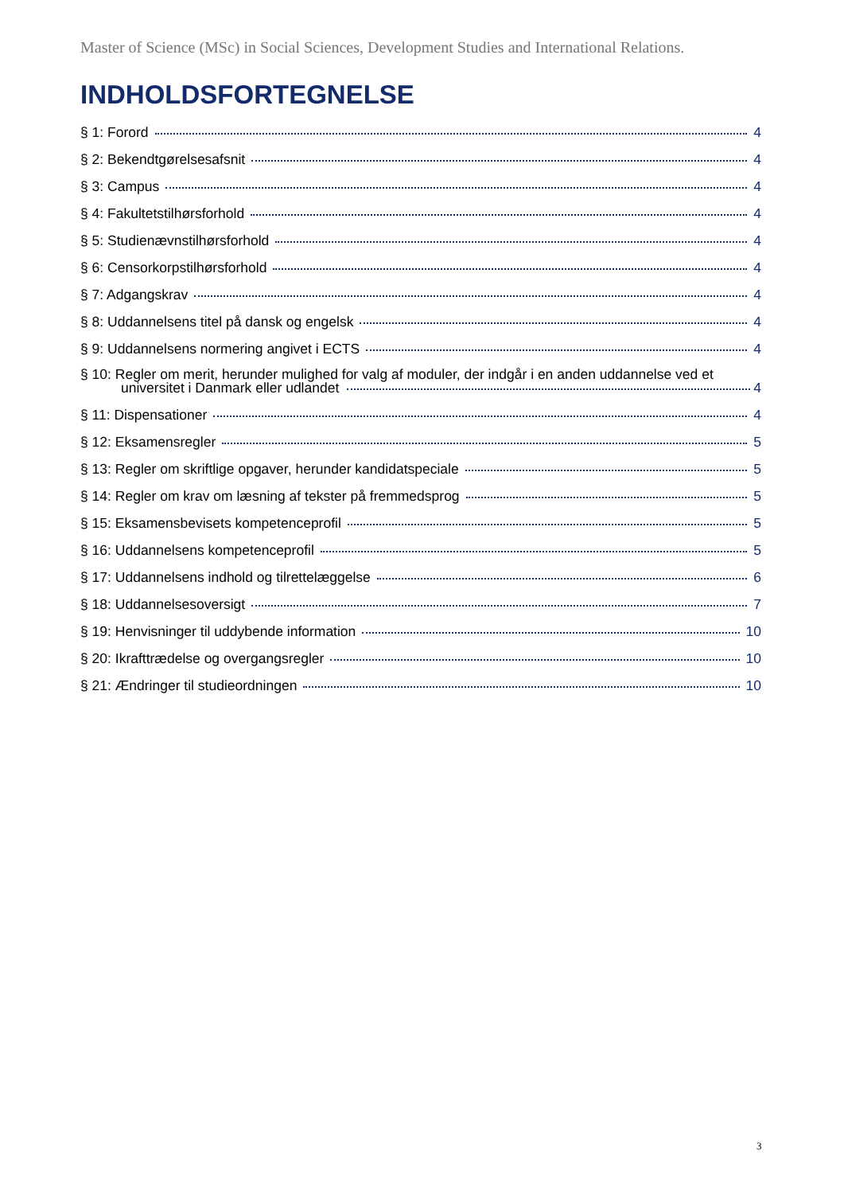Master of Science (MSc) in Social Sciences, Development Studies and International Relations.
INDHOLDSFORTEGNELSE
§ 1: Forord 4
§ 2: Bekendtgørelsesafsnit 4
§ 3: Campus 4
§ 4: Fakultetstilhørsforhold 4
§ 5: Studienævnstilhørsforhold 4
§ 6: Censorkorpstilhørsforhold 4
§ 7: Adgangskrav 4
§ 8: Uddannelsens titel på dansk og engelsk 4
§ 9: Uddannelsens normering angivet i ECTS 4
§ 10: Regler om merit, herunder mulighed for valg af moduler, der indgår i en anden uddannelse ved et
universitet i Danmark eller udlandet 4
§ 11: Dispensationer 4
§ 12: Eksamensregler 5
§ 13: Regler om skriftlige opgaver, herunder kandidatspeciale 5
§ 14: Regler om krav om læsning af tekster på fremmedsprog 5
§ 15: Eksamensbevisets kompetenceprofil 5
§ 16: Uddannelsens kompetenceprofil 5
§ 17: Uddannelsens indhold og tilrettelæggelse 6
§ 18: Uddannelsesoversigt 7
§ 19: Henvisninger til uddybende information 10
§ 20: Ikrafttrædelse og overgangsregler 10
§ 21: Ændringer til studieordningen 10
3